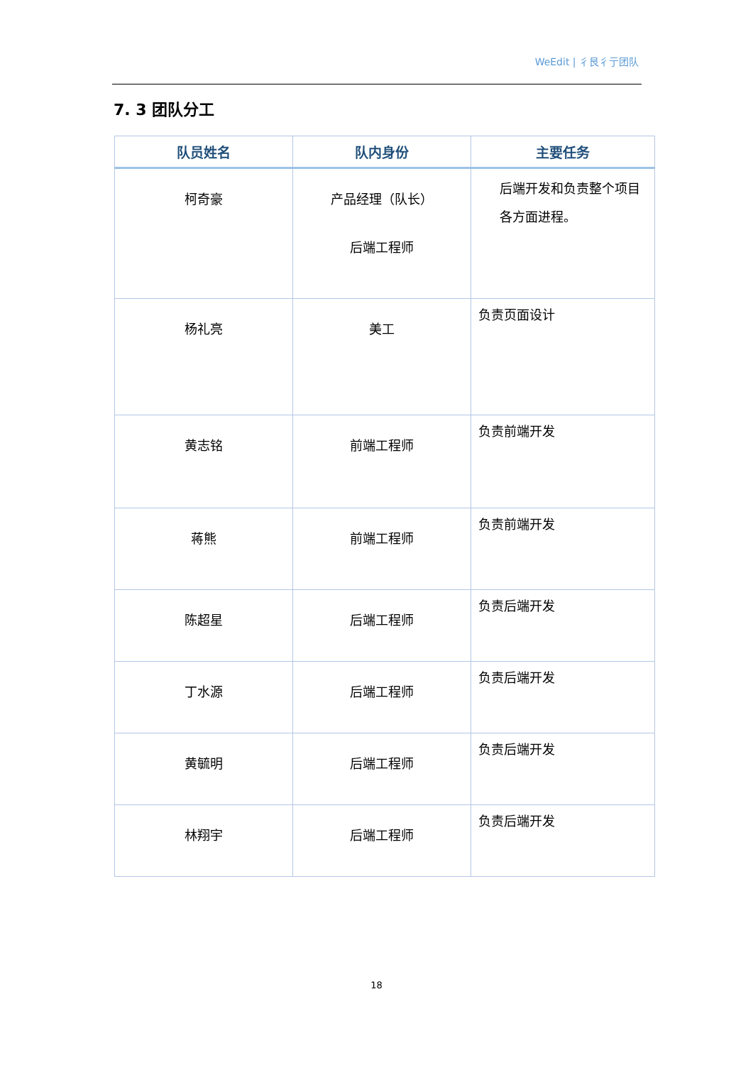WeEdit | 彳艮彳亍团队
7. 3 团队分工
| 队员姓名 | 队内身份 | 主要任务 |
| --- | --- | --- |
| 柯奇豪 | 产品经理（队长） 后端工程师 | 后端开发和负责整个项目各方面进程。 |
| 杨礼亮 | 美工 | 负责页面设计 |
| 黄志铭 | 前端工程师 | 负责前端开发 |
| 蒋熊 | 前端工程师 | 负责前端开发 |
| 陈超星 | 后端工程师 | 负责后端开发 |
| 丁水源 | 后端工程师 | 负责后端开发 |
| 黄毓明 | 后端工程师 | 负责后端开发 |
| 林翔宇 | 后端工程师 | 负责后端开发 |
18